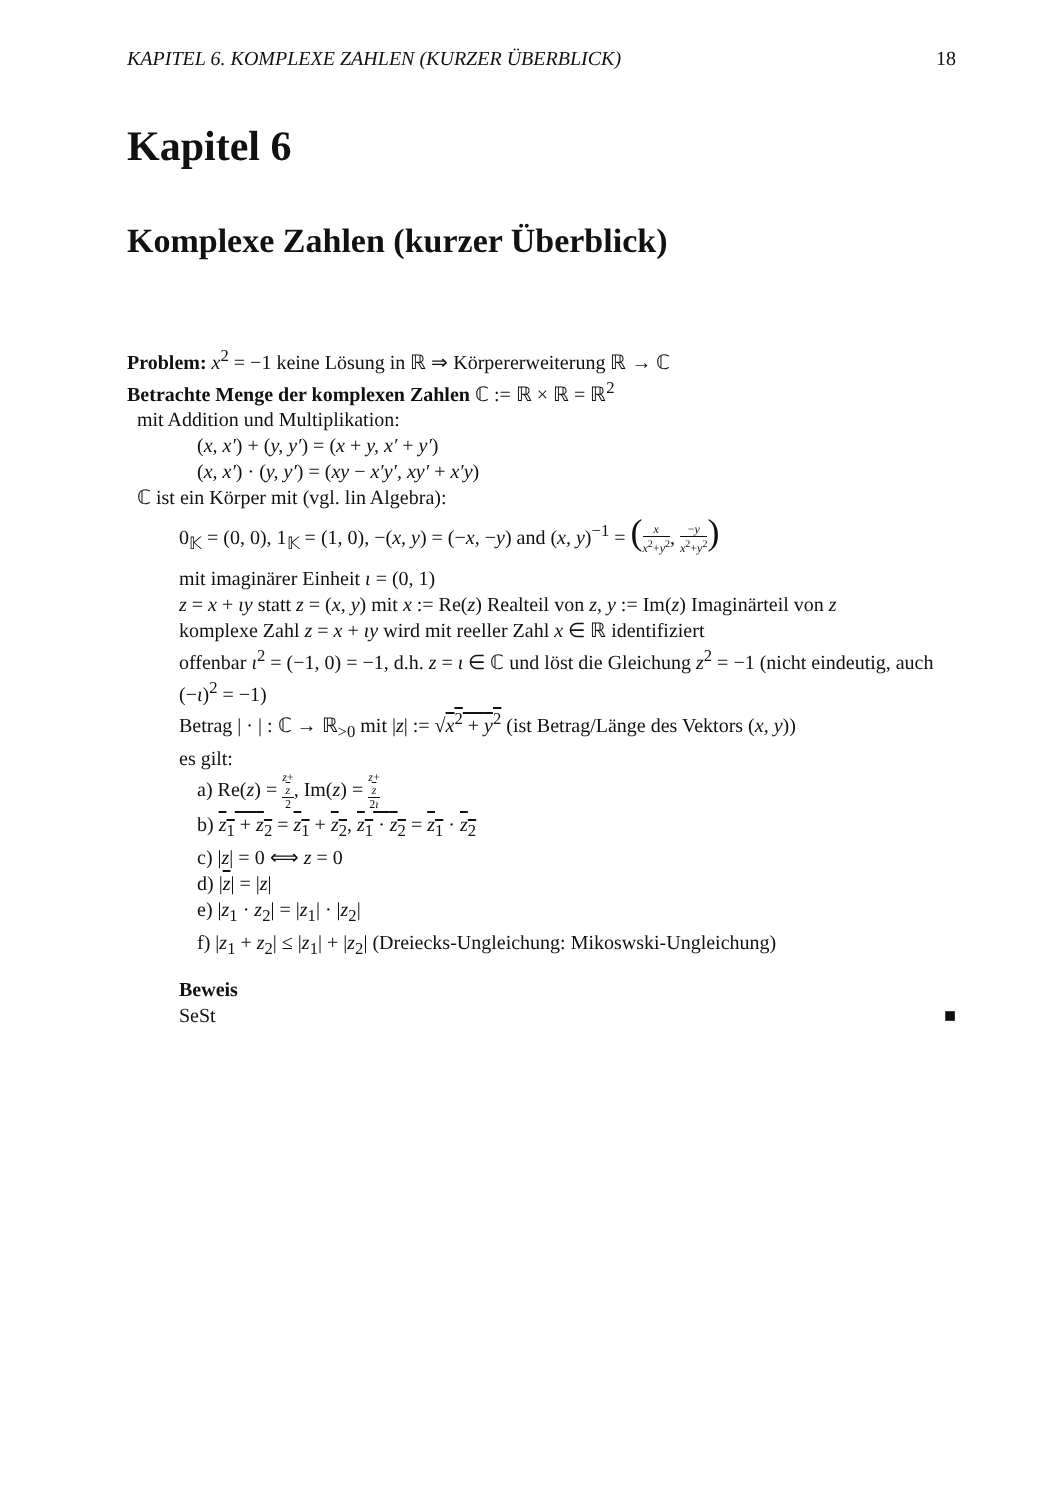KAPITEL 6. KOMPLEXE ZAHLEN (KURZER ÜBERBLICK) 18
Kapitel 6
Komplexe Zahlen (kurzer Überblick)
Problem: x<sup>2</sup> = −1 keine Lösung in ℝ ⇒ Körpererweiterung ℝ → ℂ
Betrachte Menge der komplexen Zahlen ℂ := ℝ × ℝ = ℝ<sup>2</sup>
mit Addition und Multiplikation:
(x, x′) + (y, y′) = (x + y, x′ + y′)
(x, x′) · (y, y′) = (xy − x′y′, xy′ + x′y)
ℂ ist ein Körper mit (vgl. lin Algebra):
0<sub>𝕂</sub> = (0, 0), 1<sub>𝕂</sub> = (1, 0), −(x, y) = (−x, −y) and (x, y)<sup>−1</sup> = (x x<sup>2</sup>+y<sup>2</sup>, −y x<sup>2</sup>+y<sup>2</sup>)
mit imaginärer Einheit ι = (0, 1)
z = x + ιy statt z = (x, y) mit x := Re(z) Realteil von z, y := Im(z) Imaginärteil von z
komplexe Zahl z = x + ιy wird mit reeller Zahl x ∈ ℝ identifiziert
offenbar ι<sup>2</sup> = (−1, 0) = −1, d.h. z = ι ∈ ℂ und löst die Gleichung z<sup>2</sup> = −1 (nicht eindeutig, auch (−ι)<sup>2</sup> = −1)
Betrag | · | : ℂ → ℝ<sub>>0</sub> mit |z| := √x<sup>2</sup> + y<sup>2</sup> (ist Betrag/Länge des Vektors (x, y))
es gilt:
a) Re(z) = z+
z 2, Im(z) = z+
z 2ι
b) z<sub>1</sub> + z<sub>2</sub> = z<sub>1</sub> + z<sub>2</sub>, z<sub>1</sub> · z<sub>2</sub> = z<sub>1</sub> · z<sub>2</sub>
c) |z| = 0 ⟺ z = 0
d) |z| = |z|
e) |z<sub>1</sub> · z<sub>2</sub>| = |z<sub>1</sub>| · |z<sub>2</sub>|
f) |z<sub>1</sub> + z<sub>2</sub>| ≤ |z<sub>1</sub>| + |z<sub>2</sub>| (Dreiecks-Ungleichung: Mikoswski-Ungleichung)
Beweis
SeSt ■